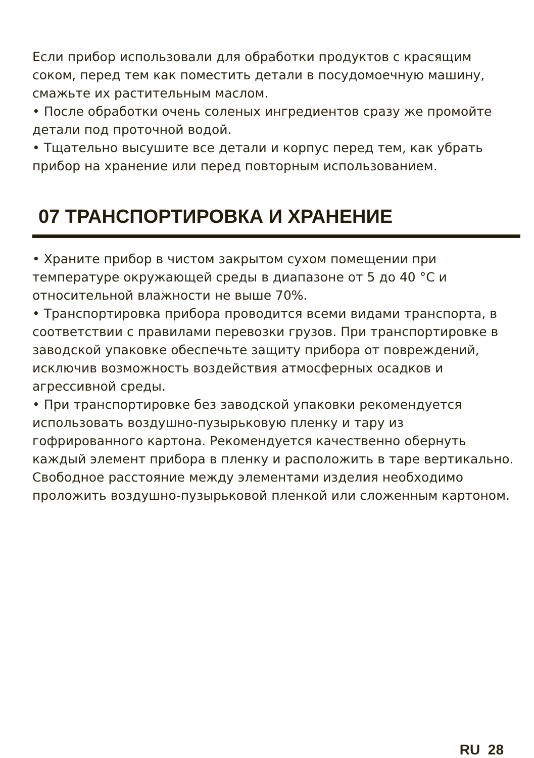Если прибор использовали для обработки продуктов с красящим соком, перед тем как поместить детали в посудомоечную машину, смажьте их растительным маслом.
• После обработки очень соленых ингредиентов сразу же промойте детали под проточной водой.
• Тщательно высушите все детали и корпус перед тем, как убрать прибор на хранение или перед повторным использованием.
07 ТРАНСПОРТИРОВКА И ХРАНЕНИЕ
• Храните прибор в чистом закрытом сухом помещении при температуре окружающей среды в диапазоне от 5 до 40 °С и относительной влажности не выше 70%.
• Транспортировка прибора проводится всеми видами транспорта, в соответствии с правилами перевозки грузов. При транспортировке в заводской упаковке обеспечьте защиту прибора от повреждений, исключив возможность воздействия атмосферных осадков и агрессивной среды.
• При транспортировке без заводской упаковки рекомендуется использовать воздушно-пузырьковую пленку и тару из гофрированного картона. Рекомендуется качественно обернуть каждый элемент прибора в пленку и расположить в таре вертикально. Свободное расстояние между элементами изделия необходимо проложить воздушно-пузырьковой пленкой или сложенным картоном.
RU 28